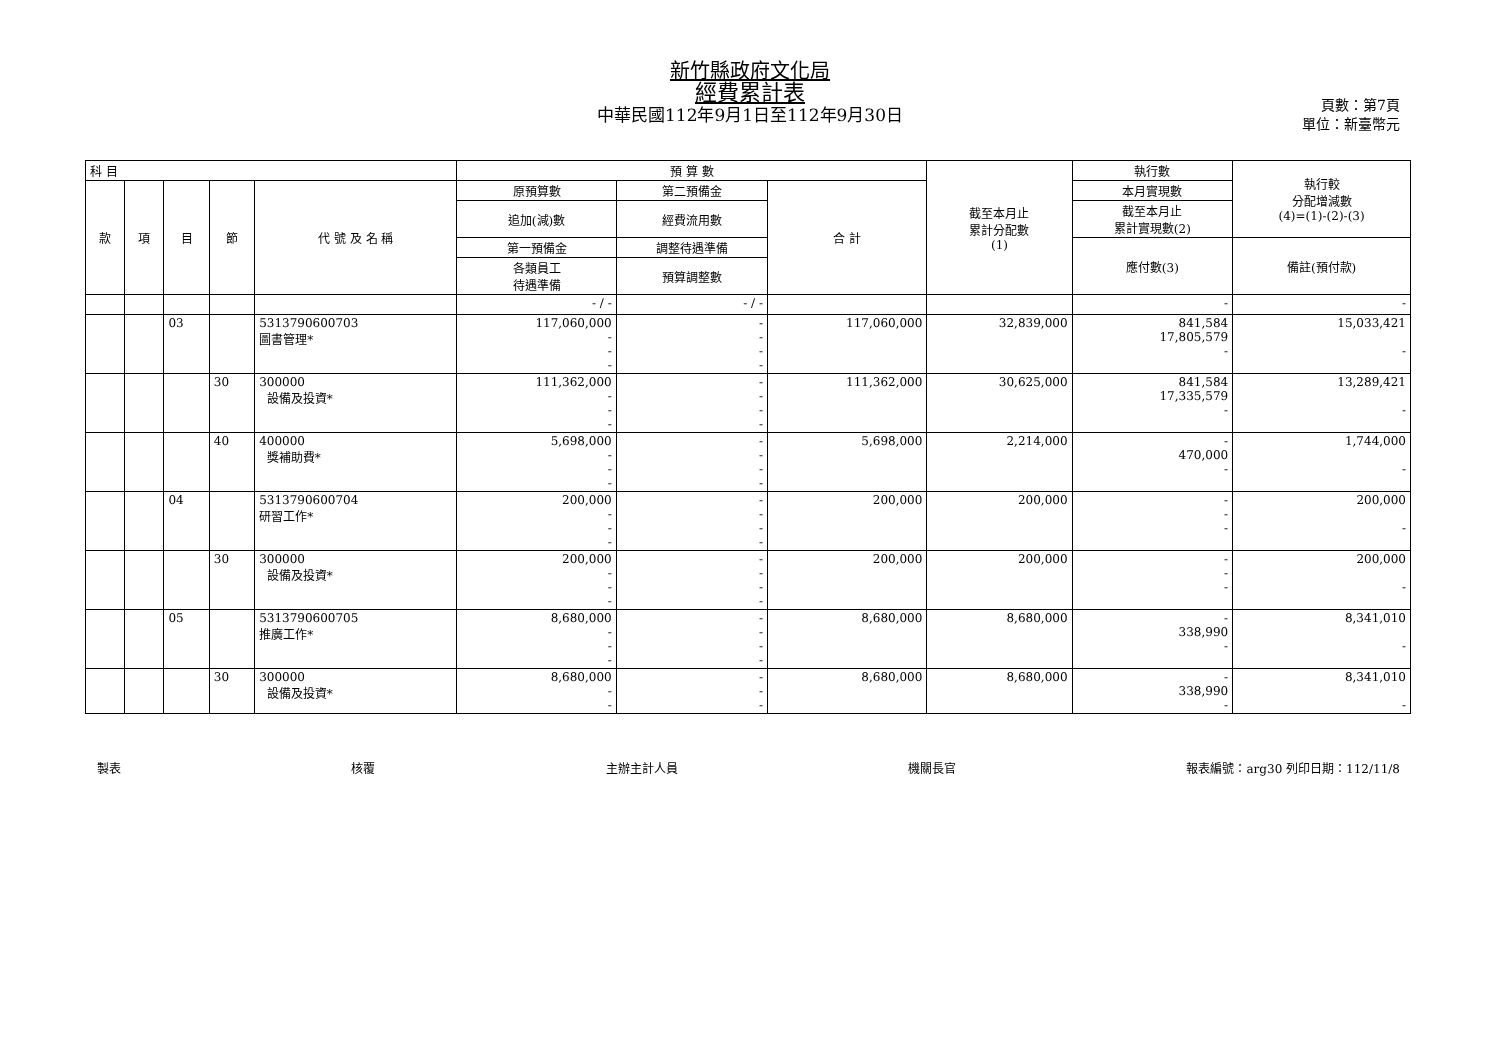新竹縣政府文化局
經費累計表
中華民國112年9月1日至112年9月30日
頁數：第7頁
單位：新臺幣元
| 科 目 | | | | | 預 算 數 | | | 截至本月止 累計分配數 (1) | 執行數 | 執行較 分配增減數 (4)=(1)-(2)-(3) |
| --- | --- | --- | --- | --- | --- | --- | --- | --- | --- | --- |
| 款 | 項 | 目 | 節 | 代 號 及 名 稱 | 原預算數 | 第二預備金 | 合 計 | | 本月實現數 | |
| | | | | | 追加(減)數 | 經費流用數 | | | 截至本月止 累計實現數(2) | |
| | | | | | 第一預備金 | 調整待遇準備 | | | 應付數(3) | 備註(預付款) |
| | | | | | 各類員工 待遇準備 | 預算調整數 | | | | |
| | | | | | - / - | - / - | | | - | - |
| | | 03 | | 5313790600703 圖書管理* | 117,060,000 - - - | - - - - | 117,060,000 | 32,839,000 | 841,584 17,805,579 - | 15,033,421 - |
| | | | 30 | 300000 設備及投資* | 111,362,000 - - - | - - - - | 111,362,000 | 30,625,000 | 841,584 17,335,579 - | 13,289,421 - |
| | | | 40 | 400000 獎補助費* | 5,698,000 - - - | - - - - | 5,698,000 | 2,214,000 | - 470,000 - | 1,744,000 - |
| | | 04 | | 5313790600704 研習工作* | 200,000 - - - | - - - - | 200,000 | 200,000 | - - - | 200,000 - |
| | | | 30 | 300000 設備及投資* | 200,000 - - - | - - - - | 200,000 | 200,000 | - - - | 200,000 - |
| | | 05 | | 5313790600705 推廣工作* | 8,680,000 - - - | - - - - | 8,680,000 | 8,680,000 | - 338,990 - | 8,341,010 - |
| | | | 30 | 300000 設備及投資* | 8,680,000 - - | - - - | 8,680,000 | 8,680,000 | - 338,990 - | 8,341,010 - |
製表 核覆 主辦主計人員 機關長官 報表編號：arg30 列印日期：112/11/8